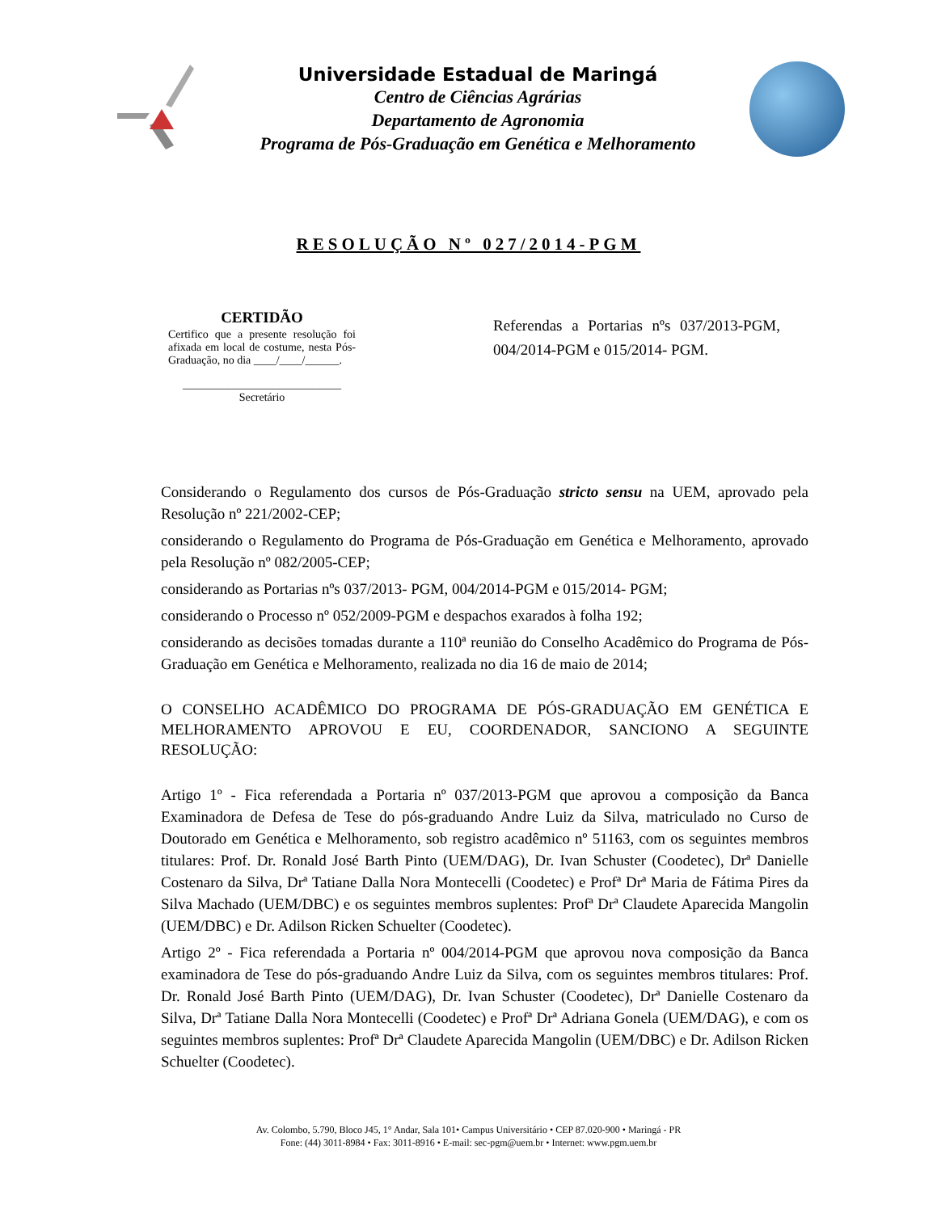Universidade Estadual de Maringá
Centro de Ciências Agrárias
Departamento de Agronomia
Programa de Pós-Graduação em Genética e Melhoramento
RESOLUÇÃO Nº 027/2014-PGM
CERTIDÃO
Certifico que a presente resolução foi afixada em local de costume, nesta Pós-Graduação, no dia ____/____/______.
____________________________
Secretário
Referendas a Portarias nºs 037/2013-PGM, 004/2014-PGM e 015/2014- PGM.
Considerando o Regulamento dos cursos de Pós-Graduação stricto sensu na UEM, aprovado pela Resolução nº 221/2002-CEP;
considerando o Regulamento do Programa de Pós-Graduação em Genética e Melhoramento, aprovado pela Resolução nº 082/2005-CEP;
considerando as Portarias nºs 037/2013- PGM, 004/2014-PGM e 015/2014- PGM;
considerando o Processo nº 052/2009-PGM e despachos exarados à folha 192;
considerando as decisões tomadas durante a 110ª reunião do Conselho Acadêmico do Programa de Pós-Graduação em Genética e Melhoramento, realizada no dia 16 de maio de 2014;
O CONSELHO ACADÊMICO DO PROGRAMA DE PÓS-GRADUAÇÃO EM GENÉTICA E MELHORAMENTO APROVOU E EU, COORDENADOR, SANCIONO A SEGUINTE RESOLUÇÃO:
Artigo 1º - Fica referendada a Portaria nº 037/2013-PGM que aprovou a composição da Banca Examinadora de Defesa de Tese do pós-graduando Andre Luiz da Silva, matriculado no Curso de Doutorado em Genética e Melhoramento, sob registro acadêmico nº 51163, com os seguintes membros titulares: Prof. Dr. Ronald José Barth Pinto (UEM/DAG), Dr. Ivan Schuster (Coodetec), Drª Danielle Costenaro da Silva, Drª Tatiane Dalla Nora Montecelli (Coodetec) e Profª Drª Maria de Fátima Pires da Silva Machado (UEM/DBC) e os seguintes membros suplentes: Profª Drª Claudete Aparecida Mangolin (UEM/DBC) e Dr. Adilson Ricken Schuelter (Coodetec).
Artigo 2º - Fica referendada a Portaria nº 004/2014-PGM que aprovou nova composição da Banca examinadora de Tese do pós-graduando Andre Luiz da Silva, com os seguintes membros titulares: Prof. Dr. Ronald José Barth Pinto (UEM/DAG), Dr. Ivan Schuster (Coodetec), Drª Danielle Costenaro da Silva, Drª Tatiane Dalla Nora Montecelli (Coodetec) e Profª Drª Adriana Gonela (UEM/DAG), e com os seguintes membros suplentes: Profª Drª Claudete Aparecida Mangolin (UEM/DBC) e Dr. Adilson Ricken Schuelter (Coodetec).
Av. Colombo, 5.790, Bloco J45, 1° Andar, Sala 101• Campus Universitário • CEP 87.020-900 • Maringá - PR
Fone: (44) 3011-8984 • Fax: 3011-8916 • E-mail: sec-pgm@uem.br • Internet: www.pgm.uem.br